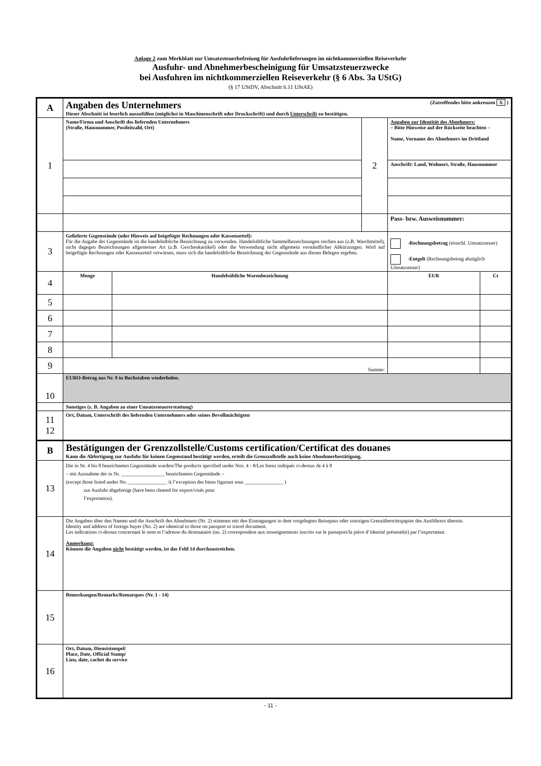Anlage 2 zum Merkblatt zur Umsatzsteuerbefreiung für Ausfuhrlieferungen im nichtkommerziellen Reiseverkehr
Ausfuhr- und Abnehmerbescheinigung für Umsatzsteuerzwecke
bei Ausfuhren im nichtkommerziellen Reiseverkehr (§ 6 Abs. 3a UStG)
(§ 17 UStDV, Abschnitt 6.11 UStAE)
| A | Angaben des Unternehmers (Zutreffendes bitte ankreuzen X ) Dieser Abschnitt ist leserlich auszufüllen (möglichst in Maschinenschrift oder Druckschrift) und durch Unterschrift zu bestätigen. | | | | |
| 1 | Name/Firma und Anschrift des liefernden Unternehmers (Straße, Hausnummer, Postleitzahl, Ort) | | 2 | Angaben zur Identität des Abnehmers: – Bitte Hinweise auf der Rückseite beachten – Name, Vorname des Abnehmers im Drittland | |
| | | | | Anschrift: Land, Wohnort, Straße, Hausnummer | |
| | | | | Pass- bzw. Ausweisnummer: | |
| 3 | Gelieferte Gegenstände (oder Hinweis auf beigefügte Rechnungen oder Kassenzettel): Für die Angabe der Gegenstände ist die handelsübliche Bezeichnung zu verwenden. Handelsübliche Sammelbezeichnungen reichen aus (z.B. Waschmittel), nicht dagegen Bezeichnungen allgemeiner Art (z.B. Geschenkartikel) oder die Verwendung nicht allgemein verständlicher Abkürzungen. Wird auf beigefügte Rechnungen oder Kassenzettel verwiesen, muss sich die handelsübliche Bezeichnung der Gegenstände aus diesen Belegen ergeben. | | | -Rechnungsbetrag (einschl. Umsatzsteuer) -Entgelt (Rechnungsbetrag abzüglich Umsatzsteuer) | |
| 4 | Menge | Handelsübliche Warenbezeichnung | | EUR | Ct |
| 5 | | | | | |
| 6 | | | | | |
| 7 | | | | | |
| 8 | | | | | |
| 9 | Summe: | | | | |
| 10 | EURO-Betrag aus Nr. 9 in Buchstaben wiederholen. | | | | |
| | Sonstiges (z. B. Angaben zu einer Umsatzsteuererstattung) | | | | |
| 11 12 | Ort, Datum, Unterschrift des liefernden Unternehmers oder seines Bevollmächtigten | | | | |
| B | Bestätigungen der Grenzzollstelle/Customs certification/Certificat des douanes Kann die Abfertigung zur Ausfuhr für keinen Gegenstand bestätigt werden, erteilt die Grenzzollstelle auch keine Abnehmerbestätigung. | | | | |
| 13 | Die in Nr. 4 bis 8 bezeichneten Gegenstände wurden/The products specified under Nos. 4 - 8/Les biens indiqués ci-dessus de 4 à 8 – mit Ausnahme der in Nr. _________________ bezeichneten Gegenstände – (except those listed under No. _______________ /à l’exception des biens figurant sous _______________ ) zur Ausfuhr abgefertigt (have been cleared for export/visés pour l’exportation). | | | | |
| 14 | Die Angaben über den Namen und die Anschrift des Abnehmers (Nr. 2) stimmen mit den Eintragungen in dem vorgelegten Reisepass oder sonstigen Grenzübertrittspapier des Ausführers überein. Identity and address of foreign buyer (No. 2) are identical to those on passport or travel document. Les indications ci-dessus concernant le nom et l’adresse du destinataire (no. 2) correspondent aux renseignements inscrits sur le passeport/la pièce d’identité présenté(e) par l’exportateur. Anmerkung: Können die Angaben nicht bestätigt werden, ist das Feld 14 durchzustreichen. | | | | |
| 15 | Bemerkungen/Remarks/Remarques (Nr. 1 - 14) | | | | |
| 16 | Ort, Datum, Dienststempel/ Place, Date, Official Stamp/ Lieu, date, cachet du service | | | | |
- 11 -